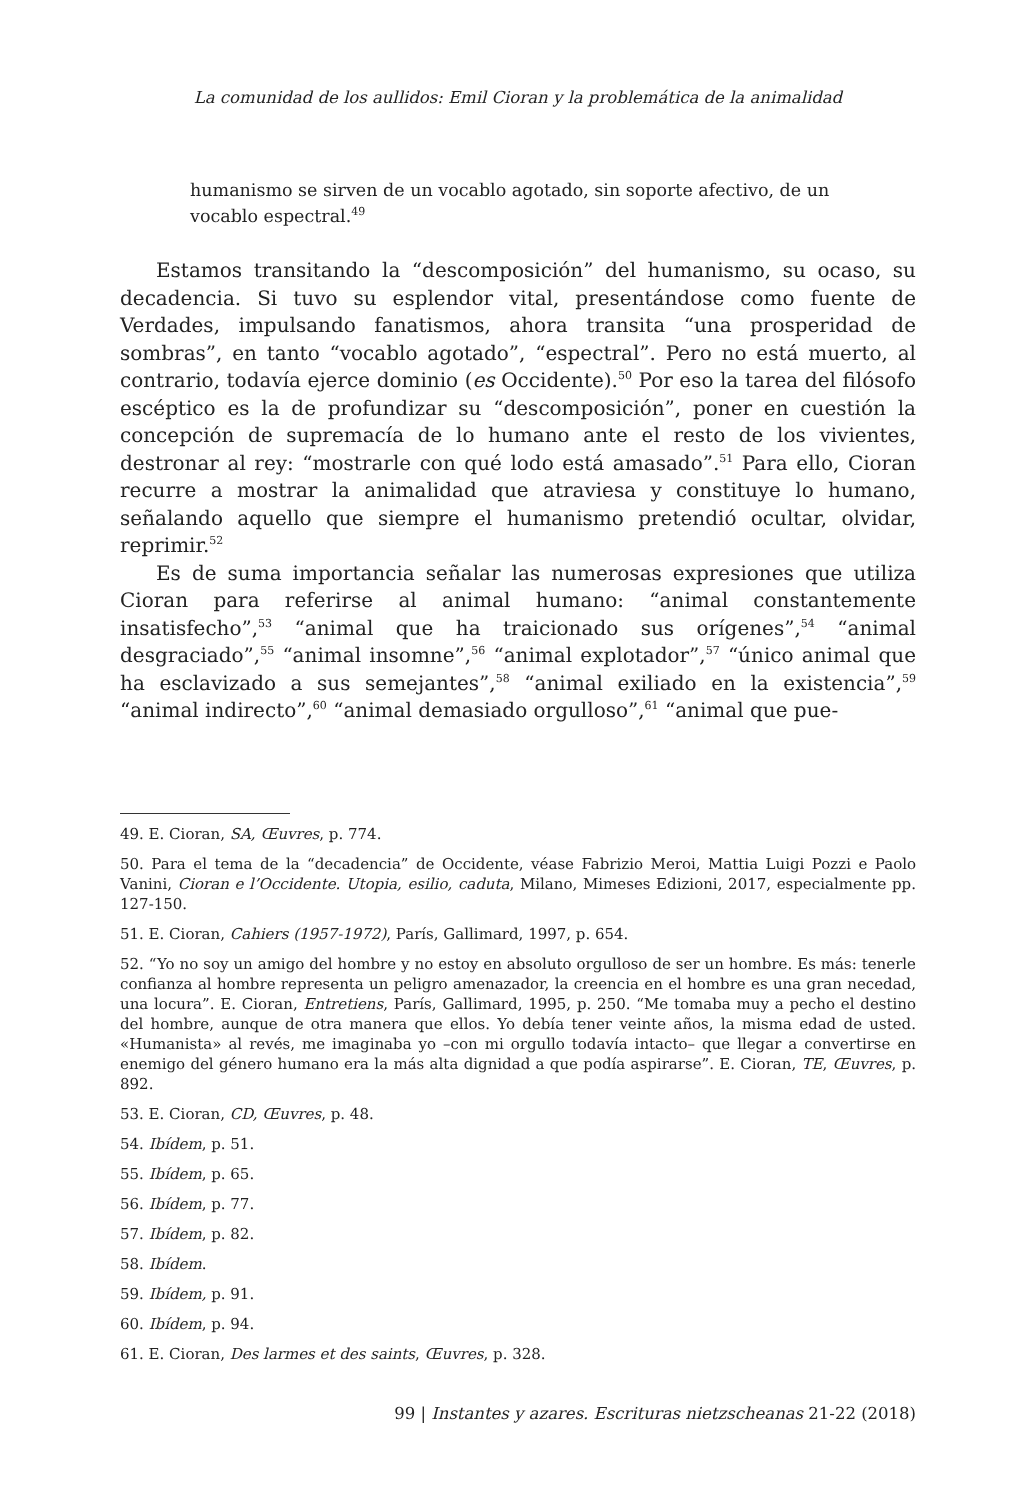La comunidad de los aullidos: Emil Cioran y la problemática de la animalidad
humanismo se sirven de un vocablo agotado, sin soporte afectivo, de un vocablo espectral.<sup>49</sup>
Estamos transitando la “descomposición” del humanismo, su ocaso, su decadencia. Si tuvo su esplendor vital, presentándose como fuente de Verdades, impulsando fanatismos, ahora transita “una prosperidad de sombras”, en tanto “vocablo agotado”, “espectral”. Pero no está muerto, al contrario, todavía ejerce dominio (es Occidente).<sup>50</sup> Por eso la tarea del filósofo escéptico es la de profundizar su “descomposición”, poner en cuestión la concepción de supremacía de lo humano ante el resto de los vivientes, destronar al rey: “mostrarle con qué lodo está amasado”.<sup>51</sup> Para ello, Cioran recurre a mostrar la animalidad que atraviesa y constituye lo humano, señalando aquello que siempre el humanismo pretendió ocultar, olvidar, reprimir.<sup>52</sup>
Es de suma importancia señalar las numerosas expresiones que utiliza Cioran para referirse al animal humano: “animal constantemente insatisfecho”,<sup>53</sup> “animal que ha traicionado sus orígenes”,<sup>54</sup> “animal desgraciado”,<sup>55</sup> “animal insomne”,<sup>56</sup> “animal explotador”,<sup>57</sup> “único animal que ha esclavizado a sus semejantes”,<sup>58</sup> “animal exiliado en la existencia”,<sup>59</sup> “animal indirecto”,<sup>60</sup> “animal demasiado orgulloso”,<sup>61</sup> “animal que pue-
49. E. Cioran, SA, Œuvres, p. 774.
50. Para el tema de la “decadencia” de Occidente, véase Fabrizio Meroi, Mattia Luigi Pozzi e Paolo Vanini, Cioran e l’Occidente. Utopia, esilio, caduta, Milano, Mimeses Edizioni, 2017, especialmente pp. 127-150.
51. E. Cioran, Cahiers (1957-1972), París, Gallimard, 1997, p. 654.
52. “Yo no soy un amigo del hombre y no estoy en absoluto orgulloso de ser un hombre. Es más: tenerle confianza al hombre representa un peligro amenazador, la creencia en el hombre es una gran necedad, una locura”. E. Cioran, Entretiens, París, Gallimard, 1995, p. 250. “Me tomaba muy a pecho el destino del hombre, aunque de otra manera que ellos. Yo debía tener veinte años, la misma edad de usted. «Humanista» al revés, me imaginaba yo –con mi orgullo todavía intacto– que llegar a convertirse en enemigo del género humano era la más alta dignidad a que podía aspirarse”. E. Cioran, TE, Œuvres, p. 892.
53. E. Cioran, CD, Œuvres, p. 48.
54. Ibídem, p. 51.
55. Ibídem, p. 65.
56. Ibídem, p. 77.
57. Ibídem, p. 82.
58. Ibídem.
59. Ibídem, p. 91.
60. Ibídem, p. 94.
61. E. Cioran, Des larmes et des saints, Œuvres, p. 328.
99 | Instantes y azares. Escrituras nietzscheanas 21-22 (2018)